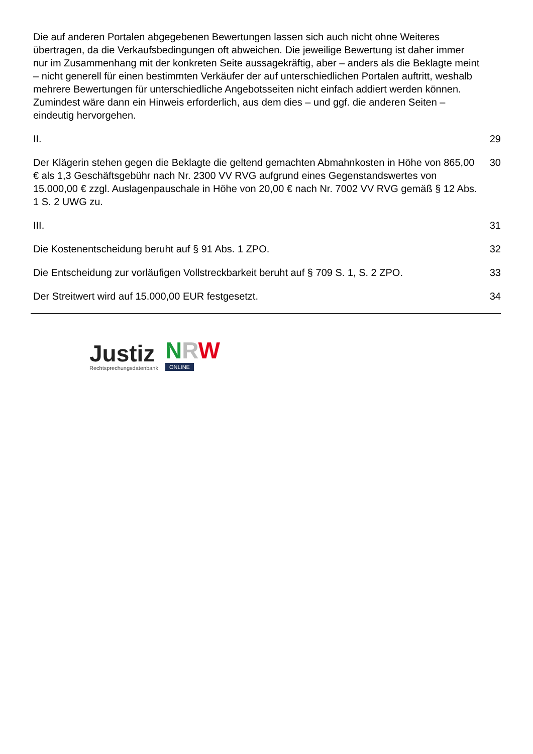Die auf anderen Portalen abgegebenen Bewertungen lassen sich auch nicht ohne Weiteres übertragen, da die Verkaufsbedingungen oft abweichen. Die jeweilige Bewertung ist daher immer nur im Zusammenhang mit der konkreten Seite aussagekräftig, aber – anders als die Beklagte meint – nicht generell für einen bestimmten Verkäufer der auf unterschiedlichen Portalen auftritt, weshalb mehrere Bewertungen für unterschiedliche Angebotsseiten nicht einfach addiert werden können. Zumindest wäre dann ein Hinweis erforderlich, aus dem dies – und ggf. die anderen Seiten – eindeutig hervorgehen.
II. 29
Der Klägerin stehen gegen die Beklagte die geltend gemachten Abmahnkosten in Höhe von 865,00 € als 1,3 Geschäftsgebühr nach Nr. 2300 VV RVG aufgrund eines Gegenstandswertes von 15.000,00 € zzgl. Auslagenpauschale in Höhe von 20,00 € nach Nr. 7002 VV RVG gemäß § 12 Abs. 1 S. 2 UWG zu.
30
III. 31
Die Kostenentscheidung beruht auf § 91 Abs. 1 ZPO. 32
Die Entscheidung zur vorläufigen Vollstreckbarkeit beruht auf § 709 S. 1, S. 2 ZPO.
33
Der Streitwert wird auf 15.000,00 EUR festgesetzt. 34
Justiz
Rechtsprechungsdatenbank
NRW
ONLINE